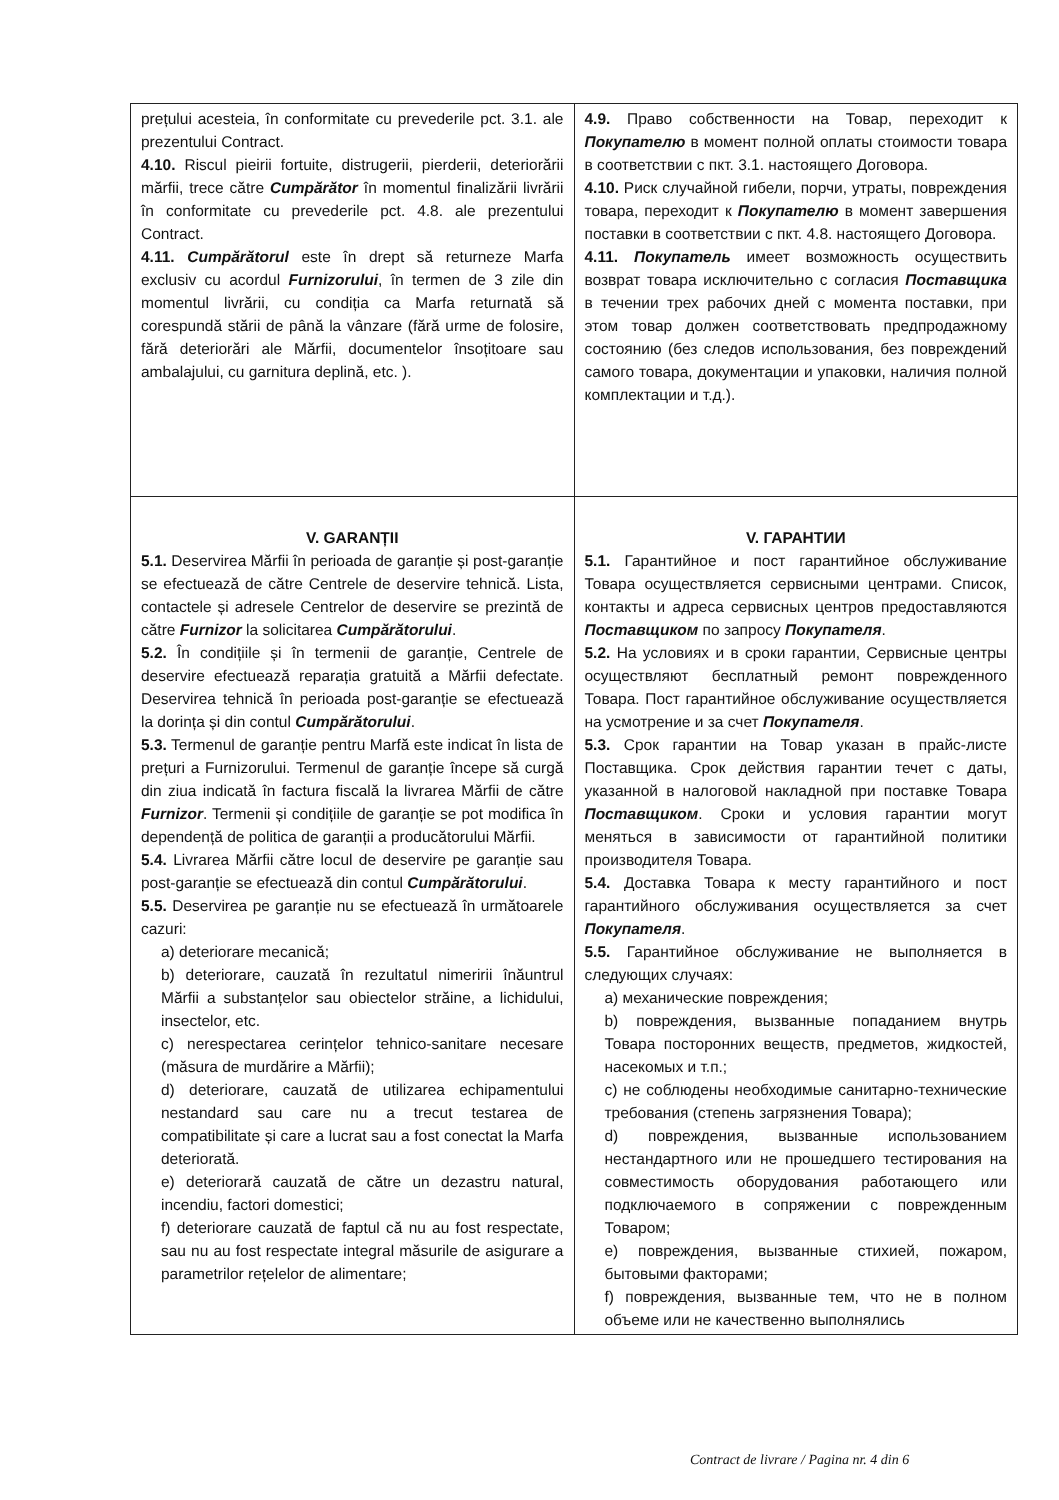| prețului acesteia, în conformitate cu prevederile pct. 3.1. ale prezentului Contract. 4.10. Riscul pieirii fortuite, distrugerii, pierderii, deteriorării mărfii, trece către Cumpărător în momentul finalizării livrării în conformitate cu prevederile pct. 4.8. ale prezentului Contract. 4.11. Cumpărătorul este în drept să returneze Marfa exclusiv cu acordul Furnizorului , în termen de 3 zile din momentul livrării, cu condiția ca Marfa returnată să corespundă stării de până la vânzare (fără urme de folosire, fără deteriorări ale Mărfii, documentelor însoțitoare sau ambalajului, cu garnitura deplină, etc. ). | 4.9. Право собственности на Товар, переходит к Покупателю в момент полной оплаты стоимости товара в соответствии с пкт. 3.1. настоящего Договора. 4.10. Риск случайной гибели, порчи, утраты, повреждения товара, переходит к Покупателю в момент завершения поставки в соответствии с пкт. 4.8. настоящего Договора. 4.11. Покупатель имеет возможность осуществить возврат товара исключительно с согласия Поставщика в течении трех рабочих дней с момента поставки, при этом товар должен соответствовать предпродажному состоянию (без следов использования, без повреждений самого товара, документации и упаковки, наличия полной комплектации и т.д.). |
| V. GARANȚII 5.1. Deservirea Mărfii în perioada de garanție și post-garanție se efectuează de către Centrele de deservire tehnică. Lista, contactele și adresele Centrelor de deservire se prezintă de către Furnizor la solicitarea Cumpărătorului . 5.2. În condițiile și în termenii de garanție, Centrele de deservire efectuează reparația gratuită a Mărfii defectate. Deservirea tehnică în perioada post-garanție se efectuează la dorința și din contul Cumpărătorului . 5.3. Termenul de garanție pentru Marfă este indicat în lista de prețuri a Furnizorului. Termenul de garanție începe să curgă din ziua indicată în factura fiscală la livrarea Mărfii de către Furnizor . Termenii și condițiile de garanție se pot modifica în dependență de politica de garanții a producătorului Mărfii. 5.4. Livrarea Mărfii către locul de deservire pe garanție sau post-garanție se efectuează din contul Cumpărătorului . 5.5. Deservirea pe garanție nu se efectuează în următoarele cazuri: a) deteriorare mecanică; b) deteriorare, cauzată în rezultatul nimeririi înăuntrul Mărfii a substanțelor sau obiectelor străine, a lichidului, insectelor, etc. c) nerespectarea cerințelor tehnico-sanitare necesare (măsura de murdărire a Mărfii); d) deteriorare, cauzată de utilizarea echipamentului nestandard sau care nu a trecut testarea de compatibilitate și care a lucrat sau a fost conectat la Marfa deteriorată. e) deteriorară cauzată de către un dezastru natural, incendiu, factori domestici; f) deteriorare cauzată de faptul că nu au fost respectate, sau nu au fost respectate integral măsurile de asigurare a parametrilor rețelelor de alimentare; | V. ГАРАНТИИ 5.1. Гарантийное и пост гарантийное обслуживание Товара осуществляется сервисными центрами. Список, контакты и адреса сервисных центров предоставляются Поставщиком по запросу Покупателя . 5.2. На условиях и в сроки гарантии, Сервисные центры осуществляют бесплатный ремонт поврежденного Товара. Пост гарантийное обслуживание осуществляется на усмотрение и за счет Покупателя . 5.3. Срок гарантии на Товар указан в прайс-листе Поставщика. Срок действия гарантии течет с даты, указанной в налоговой накладной при поставке Товара Поставщиком . Сроки и условия гарантии могут меняться в зависимости от гарантийной политики производителя Товара. 5.4. Доставка Товара к месту гарантийного и пост гарантийного обслуживания осуществляется за счет Покупателя . 5.5. Гарантийное обслуживание не выполняется в следующих случаях: a) механические повреждения; b) повреждения, вызванные попаданием внутрь Товара посторонних веществ, предметов, жидкостей, насекомых и т.п.; c) не соблюдены необходимые санитарно-технические требования (степень загрязнения Товара); d) повреждения, вызванные использованием нестандартного или не прошедшего тестирования на совместимость оборудования работающего или подключаемого в сопряжении с поврежденным Товаром; e) повреждения, вызванные стихией, пожаром, бытовыми факторами; f) повреждения, вызванные тем, что не в полном объеме или не качественно выполнялись |
Contract de livrare / Pagina nr. 4 din 6